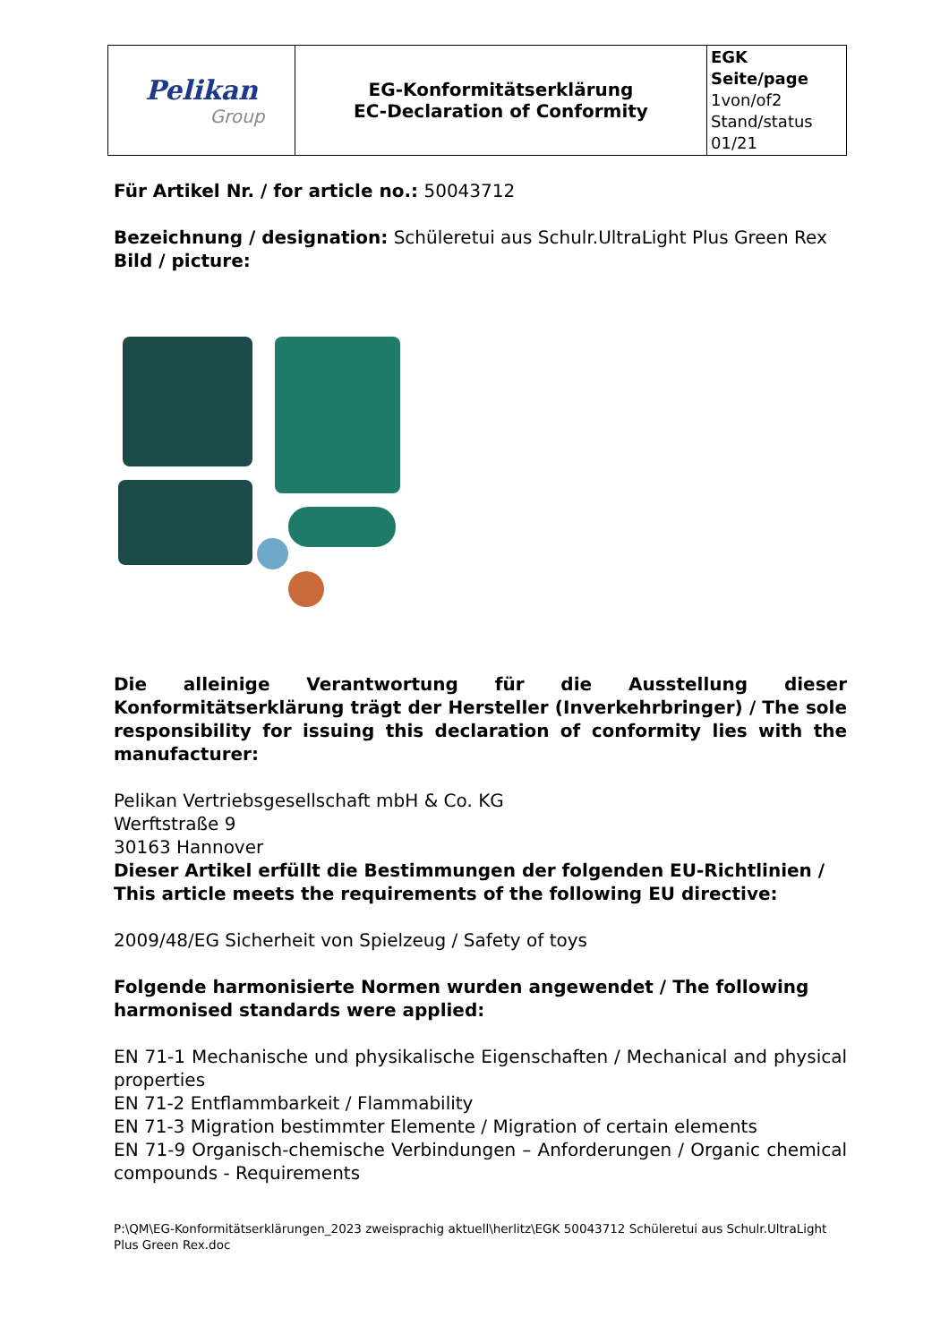| Pelikan Group | EG-Konformitätserklärung EC-Declaration of Conformity | EGK Seite/page 1von/of2 Stand/status 01/21 |
Für Artikel Nr. / for article no.: 50043712
Bezeichnung / designation: Schüleretui aus Schulr.UltraLight Plus Green Rex
Bild / picture:
Die alleinige Verantwortung für die Ausstellung dieser Konformitätserklärung trägt der Hersteller (Inverkehrbringer) / The sole responsibility for issuing this declaration of conformity lies with the manufacturer:
Pelikan Vertriebsgesellschaft mbH & Co. KG
Werftstraße 9
30163 Hannover
Dieser Artikel erfüllt die Bestimmungen der folgenden EU-Richtlinien / This article meets the requirements of the following EU directive:
2009/48/EG Sicherheit von Spielzeug / Safety of toys
Folgende harmonisierte Normen wurden angewendet / The following harmonised standards were applied:
EN 71-1 Mechanische und physikalische Eigenschaften / Mechanical and physical properties
EN 71-2 Entflammbarkeit / Flammability
EN 71-3 Migration bestimmter Elemente / Migration of certain elements
EN 71-9 Organisch-chemische Verbindungen – Anforderungen / Organic chemical compounds - Requirements
P:\QM\EG-Konformitätserklärungen_2023 zweisprachig aktuell\herlitz\EGK 50043712 Schüleretui aus Schulr.UltraLight Plus Green Rex.doc